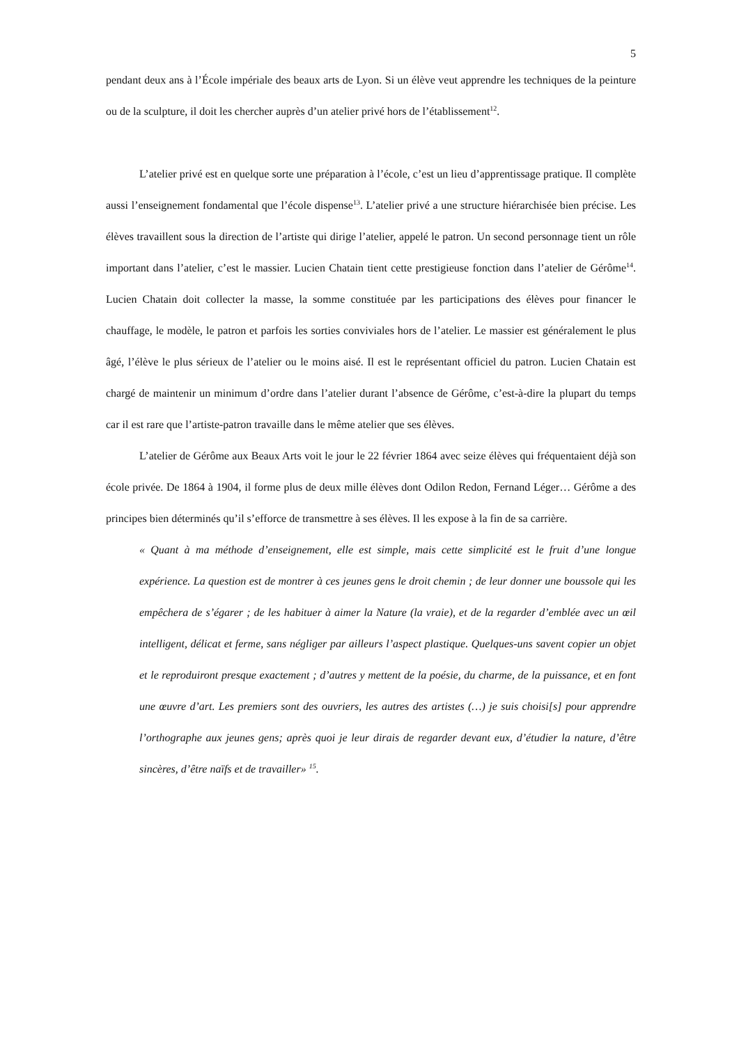5
pendant deux ans à l’École impériale des beaux arts de Lyon. Si un élève veut apprendre les techniques de la peinture ou de la sculpture, il doit les chercher auprès d’un atelier privé hors de l’établissement<sup>12</sup>.
L’atelier privé est en quelque sorte une préparation à l’école, c’est un lieu d’apprentissage pratique. Il complète aussi l’enseignement fondamental que l’école dispense<sup>13</sup>. L’atelier privé a une structure hiérarchisée bien précise. Les élèves travaillent sous la direction de l’artiste qui dirige l’atelier, appelé le patron. Un second personnage tient un rôle important dans l’atelier, c’est le massier. Lucien Chatain tient cette prestigieuse fonction dans l’atelier de Gérôme<sup>14</sup>. Lucien Chatain doit collecter la masse, la somme constituée par les participations des élèves pour financer le chauffage, le modèle, le patron et parfois les sorties conviviales hors de l’atelier. Le massier est généralement le plus âgé, l’élève le plus sérieux de l’atelier ou le moins aisé. Il est le représentant officiel du patron. Lucien Chatain est chargé de maintenir un minimum d’ordre dans l’atelier durant l’absence de Gérôme, c’est-à-dire la plupart du temps car il est rare que l’artiste-patron travaille dans le même atelier que ses élèves.
L’atelier de Gérôme aux Beaux Arts voit le jour le 22 février 1864 avec seize élèves qui fréquentaient déjà son école privée. De 1864 à 1904, il forme plus de deux mille élèves dont Odilon Redon, Fernand Léger… Gérôme a des principes bien déterminés qu’il s’efforce de transmettre à ses élèves. Il les expose à la fin de sa carrière.
« Quant à ma méthode d’enseignement, elle est simple, mais cette simplicité est le fruit d’une longue expérience. La question est de montrer à ces jeunes gens le droit chemin ; de leur donner une boussole qui les empêchera de s’égarer ; de les habituer à aimer la Nature (la vraie), et de la regarder d’emblée avec un œil intelligent, délicat et ferme, sans négliger par ailleurs l’aspect plastique. Quelques-uns savent copier un objet et le reproduiront presque exactement ; d’autres y mettent de la poésie, du charme, de la puissance, et en font une œuvre d’art. Les premiers sont des ouvriers, les autres des artistes (…) je suis choisi[s] pour apprendre l’orthographe aux jeunes gens; après quoi je leur dirais de regarder devant eux, d’étudier la nature, d’être sincères, d’être naïfs et de travailler» <sup>15</sup>.